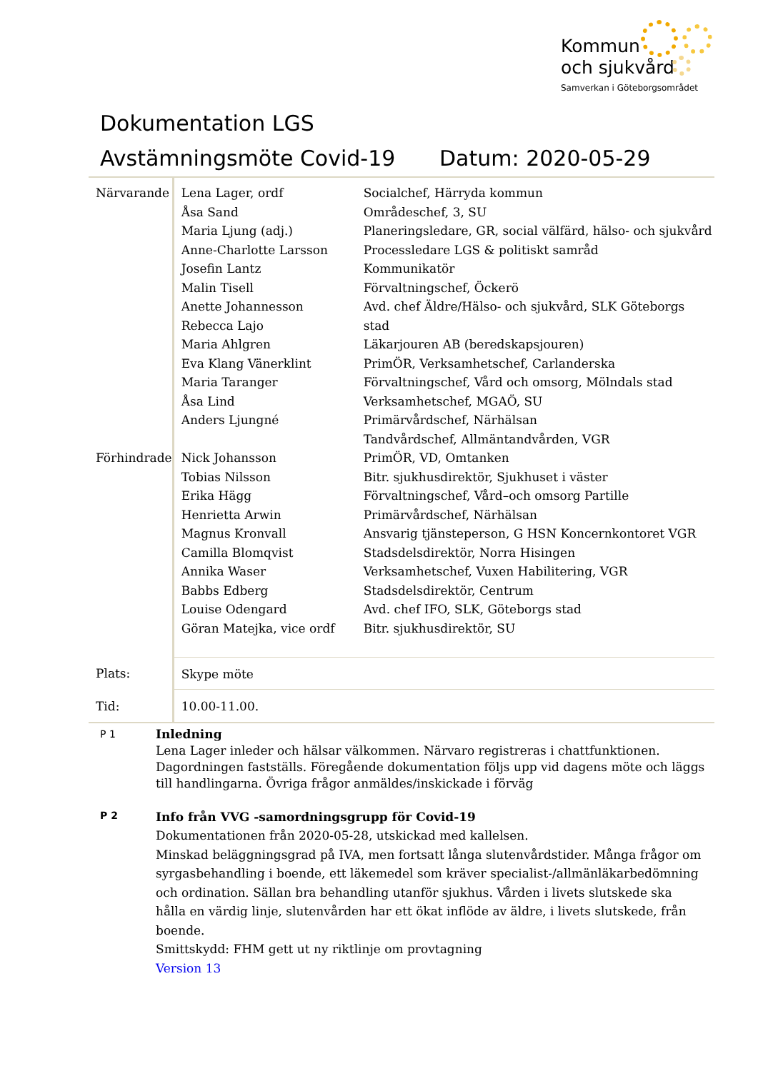Kommun
och sjukvård
Samverkan i Göteborgsområdet
Dokumentation LGS
Avstämningsmöte Covid-19 Datum: 2020-05-29
| Närvarande | Lena Lager, ordf Åsa Sand Maria Ljung (adj.) Anne-Charlotte Larsson Josefin Lantz Malin Tisell Anette Johannesson Rebecca Lajo Maria Ahlgren Eva Klang Vänerklint Maria Taranger Åsa Lind Anders Ljungné | Socialchef, Härryda kommun Områdeschef, 3, SU Planeringsledare, GR, social välfärd, hälso- och sjukvård Processledare LGS & politiskt samråd Kommunikatör Förvaltningschef, Öckerö Avd. chef Äldre/Hälso- och sjukvård, SLK Göteborgs stad Läkarjouren AB (beredskapsjouren) PrimÖR, Verksamhetschef, Carlanderska Förvaltningschef, Vård och omsorg, Mölndals stad Verksamhetschef, MGAÖ, SU Primärvårdschef, Närhälsan Tandvårdschef, Allmäntandvården, VGR |
| Förhindrade | Nick Johansson Tobias Nilsson Erika Hägg Henrietta Arwin Magnus Kronvall Camilla Blomqvist Annika Waser Babbs Edberg Louise Odengard Göran Matejka, vice ordf | PrimÖR, VD, Omtanken Bitr. sjukhusdirektör, Sjukhuset i väster Förvaltningschef, Vård–och omsorg Partille Primärvårdschef, Närhälsan Ansvarig tjänsteperson, G HSN Koncernkontoret VGR Stadsdelsdirektör, Norra Hisingen Verksamhetschef, Vuxen Habilitering, VGR Stadsdelsdirektör, Centrum Avd. chef IFO, SLK, Göteborgs stad Bitr. sjukhusdirektör, SU |
| Plats: | Skype möte | |
| Tid: | 10.00-11.00. | |
P 1
Inledning
Lena Lager inleder och hälsar välkommen. Närvaro registreras i chattfunktionen. Dagordningen fastställs. Föregående dokumentation följs upp vid dagens möte och läggs till handlingarna. Övriga frågor anmäldes/inskickade i förväg
P 2
Info från VVG -samordningsgrupp för Covid-19
Dokumentationen från 2020-05-28, utskickad med kallelsen.
Minskad beläggningsgrad på IVA, men fortsatt långa slutenvårdstider. Många frågor om syrgasbehandling i boende, ett läkemedel som kräver specialist-/allmänläkarbedömning och ordination. Sällan bra behandling utanför sjukhus. Vården i livets slutskede ska hålla en värdig linje, slutenvården har ett ökat inflöde av äldre, i livets slutskede, från boende.
Smittskydd: FHM gett ut ny riktlinje om provtagning
Version 13